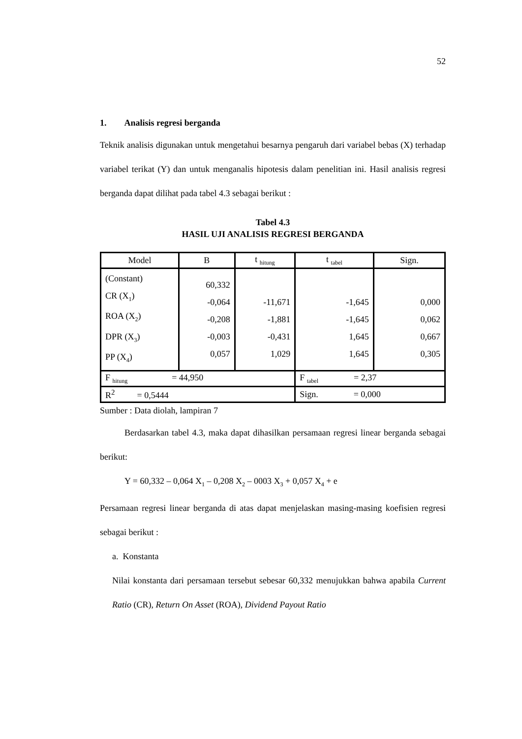52
1. Analisis regresi berganda
Teknik analisis digunakan untuk mengetahui besarnya pengaruh dari variabel bebas (X) terhadap variabel terikat (Y) dan untuk menganalis hipotesis dalam penelitian ini. Hasil analisis regresi berganda dapat dilihat pada tabel 4.3 sebagai berikut :
Tabel 4.3
HASIL UJI ANALISIS REGRESI BERGANDA
| Model | B | t <sub>hitung</sub> | t <sub>tabel</sub> | Sign. |
| --- | --- | --- | --- | --- |
| (Constant) CR (X<sub>1</sub>) ROA (X<sub>2</sub>) DPR (X<sub>3</sub>) PP (X<sub>4</sub>) | 60,332 -0,064 -0,208 -0,003 0,057 | -11,671 -1,881 -0,431 1,029 | -1,645 -1,645 1,645 1,645 | 0,000 0,062 0,667 0,305 |
| F <sub>hitung</sub> = 44,950 | | | F <sub>tabel</sub> = 2,37 | |
| R<sup>2</sup> = 0,5444 | | | Sign. = 0,000 | |
Sumber : Data diolah, lampiran 7
Berdasarkan tabel 4.3, maka dapat dihasilkan persamaan regresi linear berganda sebagai berikut:
Y = 60,332 – 0,064 X<sub>1</sub> – 0,208 X<sub>2</sub> – 0003 X<sub>3</sub> + 0,057 X<sub>4</sub> + e
Persamaan regresi linear berganda di atas dapat menjelaskan masing-masing koefisien regresi sebagai berikut :
a. Konstanta
Nilai konstanta dari persamaan tersebut sebesar 60,332 menujukkan bahwa apabila Current Ratio (CR), Return On Asset (ROA), Dividend Payout Ratio